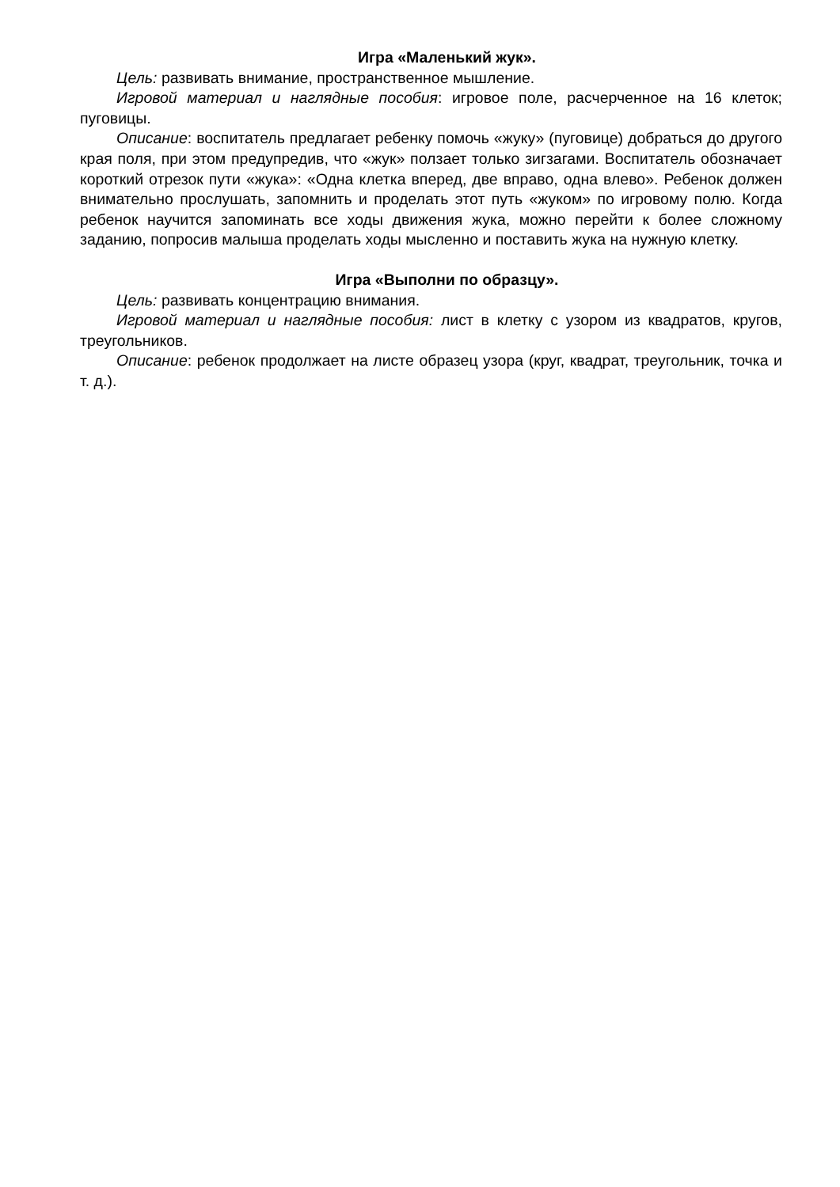Игра «Маленький жук».
Цель: развивать внимание, пространственное мышление.
Игровой материал и наглядные пособия: игровое поле, расчерченное на 16 клеток; пуговицы.
Описание: воспитатель предлагает ребенку помочь «жуку» (пуговице) добраться до другого края поля, при этом предупредив, что «жук» ползает только зигзагами. Воспитатель обозначает короткий отрезок пути «жука»: «Одна клетка вперед, две вправо, одна влево». Ребенок должен внимательно прослушать, запомнить и проделать этот путь «жуком» по игровому полю. Когда ребенок научится запоминать все ходы движения жука, можно перейти к более сложному заданию, попросив малыша проделать ходы мысленно и поставить жука на нужную клетку.
Игра «Выполни по образцу».
Цель: развивать концентрацию внимания.
Игровой материал и наглядные пособия: лист в клетку с узором из квадратов, кругов, треугольников.
Описание: ребенок продолжает на листе образец узора (круг, квадрат, треугольник, точка и т. д.).